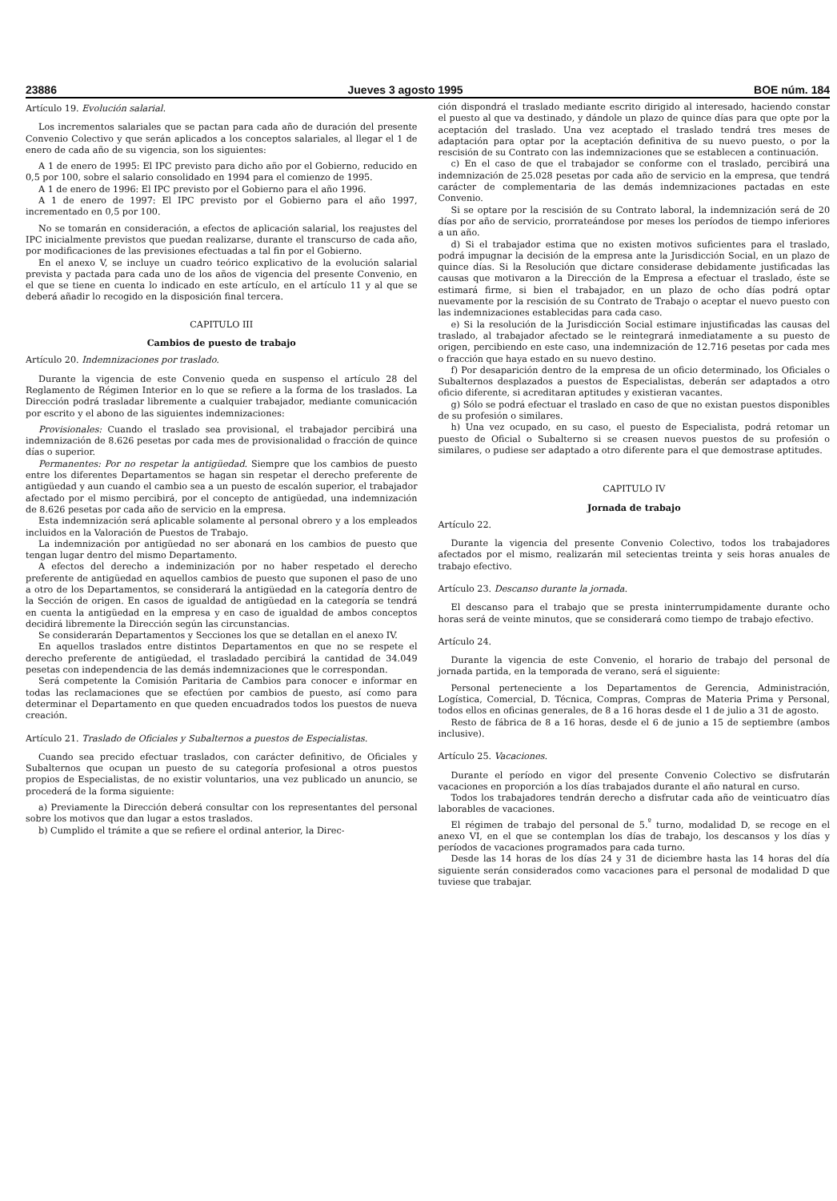23886 Jueves 3 agosto 1995 BOE núm. 184
Artículo 19. Evolución salarial.
Los incrementos salariales que se pactan para cada año de duración del presente Convenio Colectivo y que serán aplicados a los conceptos salariales, al llegar el 1 de enero de cada año de su vigencia, son los siguientes:
A 1 de enero de 1995: El IPC previsto para dicho año por el Gobierno, reducido en 0,5 por 100, sobre el salario consolidado en 1994 para el comienzo de 1995.
A 1 de enero de 1996: El IPC previsto por el Gobierno para el año 1996.
A 1 de enero de 1997: El IPC previsto por el Gobierno para el año 1997, incrementado en 0,5 por 100.
No se tomarán en consideración, a efectos de aplicación salarial, los reajustes del IPC inicialmente previstos que puedan realizarse, durante el transcurso de cada año, por modificaciones de las previsiones efectuadas a tal fin por el Gobierno.
En el anexo V, se incluye un cuadro teórico explicativo de la evolución salarial prevista y pactada para cada uno de los años de vigencia del presente Convenio, en el que se tiene en cuenta lo indicado en este artículo, en el artículo 11 y al que se deberá añadir lo recogido en la disposición final tercera.
CAPITULO III
Cambios de puesto de trabajo
Artículo 20. Indemnizaciones por traslado.
Durante la vigencia de este Convenio queda en suspenso el artículo 28 del Reglamento de Régimen Interior en lo que se refiere a la forma de los traslados. La Dirección podrá trasladar libremente a cualquier trabajador, mediante comunicación por escrito y el abono de las siguientes indemnizaciones:
Provisionales: Cuando el traslado sea provisional, el trabajador percibirá una indemnización de 8.626 pesetas por cada mes de provisionalidad o fracción de quince días o superior.
Permanentes: Por no respetar la antigüedad. Siempre que los cambios de puesto entre los diferentes Departamentos se hagan sin respetar el derecho preferente de antigüedad y aun cuando el cambio sea a un puesto de escalón superior, el trabajador afectado por el mismo percibirá, por el concepto de antigüedad, una indemnización de 8.626 pesetas por cada año de servicio en la empresa.
Esta indemnización será aplicable solamente al personal obrero y a los empleados incluidos en la Valoración de Puestos de Trabajo.
La indemnización por antigüedad no ser abonará en los cambios de puesto que tengan lugar dentro del mismo Departamento.
A efectos del derecho a indeminización por no haber respetado el derecho preferente de antigüedad en aquellos cambios de puesto que suponen el paso de uno a otro de los Departamentos, se considerará la antigüedad en la categoría dentro de la Sección de origen. En casos de igualdad de antigüedad en la categoría se tendrá en cuenta la antigüedad en la empresa y en caso de igualdad de ambos conceptos decidirá libremente la Dirección según las circunstancias.
Se considerarán Departamentos y Secciones los que se detallan en el anexo IV.
En aquellos traslados entre distintos Departamentos en que no se respete el derecho preferente de antigüedad, el trasladado percibirá la cantidad de 34.049 pesetas con independencia de las demás indemnizaciones que le correspondan.
Será competente la Comisión Paritaria de Cambios para conocer e informar en todas las reclamaciones que se efectúen por cambios de puesto, así como para determinar el Departamento en que queden encuadrados todos los puestos de nueva creación.
Artículo 21. Traslado de Oficiales y Subalternos a puestos de Especialistas.
Cuando sea precido efectuar traslados, con carácter definitivo, de Oficiales y Subalternos que ocupan un puesto de su categoría profesional a otros puestos propios de Especialistas, de no existir voluntarios, una vez publicado un anuncio, se procederá de la forma siguiente:
a) Previamente la Dirección deberá consultar con los representantes del personal sobre los motivos que dan lugar a estos traslados.
b) Cumplido el trámite a que se refiere el ordinal anterior, la Direc-
ción dispondrá el traslado mediante escrito dirigido al interesado, haciendo constar el puesto al que va destinado, y dándole un plazo de quince días para que opte por la aceptación del traslado. Una vez aceptado el traslado tendrá tres meses de adaptación para optar por la aceptación definitiva de su nuevo puesto, o por la rescisión de su Contrato con las indemnizaciones que se establecen a continuación.
c) En el caso de que el trabajador se conforme con el traslado, percibirá una indemnización de 25.028 pesetas por cada año de servicio en la empresa, que tendrá carácter de complementaria de las demás indemnizaciones pactadas en este Convenio.
Si se optare por la rescisión de su Contrato laboral, la indemnización será de 20 días por año de servicio, prorrateándose por meses los períodos de tiempo inferiores a un año.
d) Si el trabajador estima que no existen motivos suficientes para el traslado, podrá impugnar la decisión de la empresa ante la Jurisdicción Social, en un plazo de quince días. Si la Resolución que dictare considerase debidamente justificadas las causas que motivaron a la Dirección de la Empresa a efectuar el traslado, éste se estimará firme, si bien el trabajador, en un plazo de ocho días podrá optar nuevamente por la rescisión de su Contrato de Trabajo o aceptar el nuevo puesto con las indemnizaciones establecidas para cada caso.
e) Si la resolución de la Jurisdicción Social estimare injustificadas las causas del traslado, al trabajador afectado se le reintegrará inmediatamente a su puesto de origen, percibiendo en este caso, una indemnización de 12.716 pesetas por cada mes o fracción que haya estado en su nuevo destino.
f) Por desaparición dentro de la empresa de un oficio determinado, los Oficiales o Subalternos desplazados a puestos de Especialistas, deberán ser adaptados a otro oficio diferente, si acreditaran aptitudes y existieran vacantes.
g) Sólo se podrá efectuar el traslado en caso de que no existan puestos disponibles de su profesión o similares.
h) Una vez ocupado, en su caso, el puesto de Especialista, podrá retomar un puesto de Oficial o Subalterno si se creasen nuevos puestos de su profesión o similares, o pudiese ser adaptado a otro diferente para el que demostrase aptitudes.
CAPITULO IV
Jornada de trabajo
Artículo 22.
Durante la vigencia del presente Convenio Colectivo, todos los trabajadores afectados por el mismo, realizarán mil setecientas treinta y seis horas anuales de trabajo efectivo.
Artículo 23. Descanso durante la jornada.
El descanso para el trabajo que se presta ininterrumpidamente durante ocho horas será de veinte minutos, que se considerará como tiempo de trabajo efectivo.
Artículo 24.
Durante la vigencia de este Convenio, el horario de trabajo del personal de jornada partida, en la temporada de verano, será el siguiente:
Personal perteneciente a los Departamentos de Gerencia, Administración, Logística, Comercial, D. Técnica, Compras, Compras de Materia Prima y Personal, todos ellos en oficinas generales, de 8 a 16 horas desde el 1 de julio a 31 de agosto.
Resto de fábrica de 8 a 16 horas, desde el 6 de junio a 15 de septiembre (ambos inclusive).
Artículo 25. Vacaciones.
Durante el período en vigor del presente Convenio Colectivo se disfrutarán vacaciones en proporción a los días trabajados durante el año natural en curso.
Todos los trabajadores tendrán derecho a disfrutar cada año de veinticuatro días laborables de vacaciones.
El régimen de trabajo del personal de 5.<sup>º</sup> turno, modalidad D, se recoge en el anexo VI, en el que se contemplan los días de trabajo, los descansos y los días y períodos de vacaciones programados para cada turno.
Desde las 14 horas de los días 24 y 31 de diciembre hasta las 14 horas del día siguiente serán considerados como vacaciones para el personal de modalidad D que tuviese que trabajar.